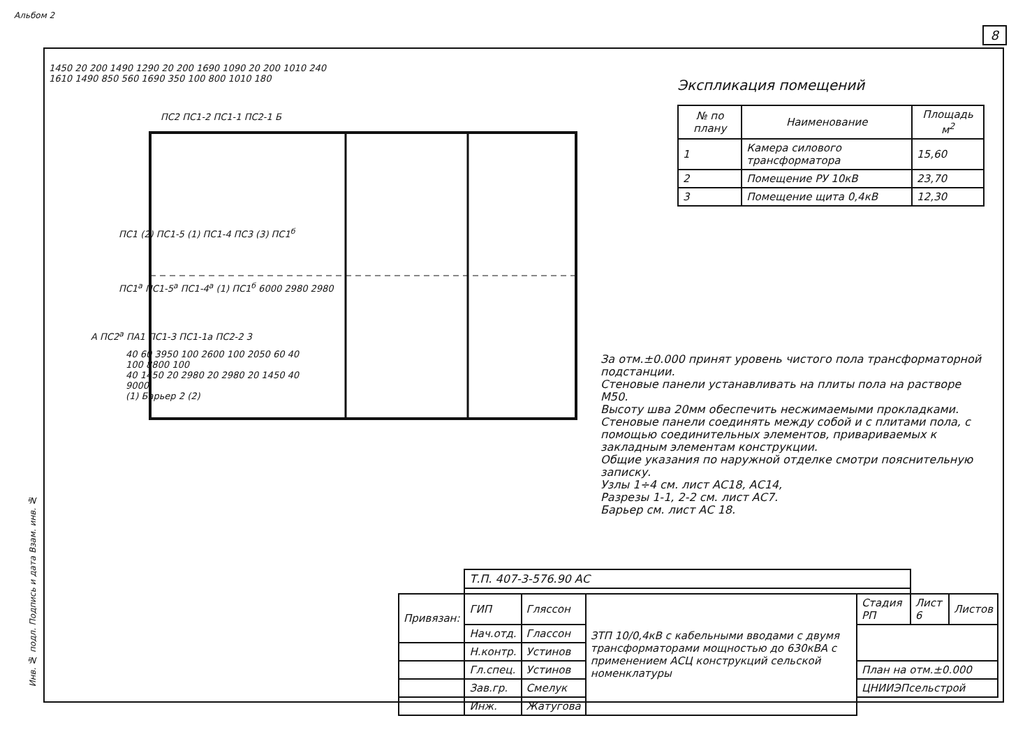8
Инв. № подл. Подпись и дата Взам. инв. №
1450 20 200 1490 1290 20 200 1690 1090 20 200 1010 240
1610 1490 850 560 1690 350 100 800 1010 180
ПС2 ПС1-2 ПС1-1 ПС2-1 Б
ПС1 (2) ПС1-5 (1) ПС1-4 ПС3 (3) ПС1<sup>б</sup>
ПС1<sup>а</sup> ПС1-5<sup>а</sup> ПС1-4<sup>а</sup> (1) ПС1<sup>б</sup> 6000 2980 2980
А ПС2<sup>а</sup> ПА1 ПС1-3 ПС1-1а ПС2-2 3
40 60 3950 100 2600 100 2050 60 40
100 8800 100
40 1450 20 2980 20 2980 20 1450 40
9000
(1) Барьер 2 (2)
Альбом 2
Экспликация помещений
| № по плану | Наименование | Площадь м<sup>2</sup> |
| --- | --- | --- |
| 1 | Камера силового трансформатора | 15,60 |
| 2 | Помещение РУ 10кВ | 23,70 |
| 3 | Помещение щита 0,4кВ | 12,30 |
За отм.±0.000 принят уровень чистого пола трансформаторной подстанции.
Стеновые панели устанавливать на плиты пола на растворе М50.
Высоту шва 20мм обеспечить несжимаемыми прокладками.
Стеновые панели соединять между собой и с плитами пола, с помощью соединительных элементов, привариваемых к закладным элементам конструкции.
Общие указания по наружной отделке смотри пояснительную записку.
Узлы 1÷4 см. лист АС18, АС14,
Разрезы 1-1, 2-2 см. лист АС7.
Барьер см. лист АС 18.
| | Т.П. 407-3-576.90 АС | | | | | |
| Привязан: | ГИП | Гляссон | ЗТП 10/0,4кВ с кабельными вводами с двумя трансформаторами мощностью до 630кВА с применением АСЦ конструкций сельской номенклатуры | Стадия РП | Лист 6 | Листов |
| | Нач.отд. | Глассон | | | | |
| | Н.контр. | Устинов | | | | |
| | Гл.спец. | Устинов | | План на отм.±0.000 | | |
| | Зав.гр. | Смелук | | ЦНИИЭПсельстрой | | |
| | Инж. | Жатугова | | | | |